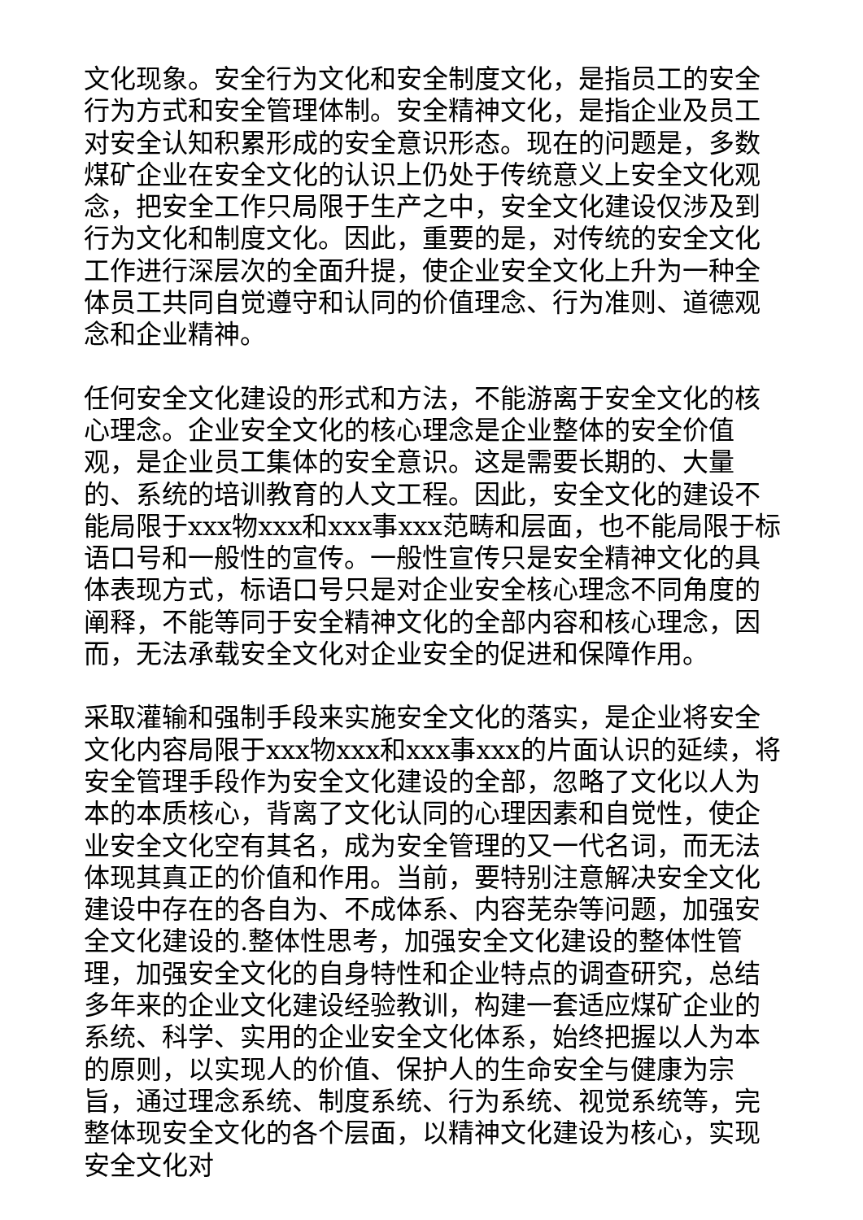文化现象。安全行为文化和安全制度文化，是指员工的安全行为方式和安全管理体制。安全精神文化，是指企业及员工对安全认知积累形成的安全意识形态。现在的问题是，多数煤矿企业在安全文化的认识上仍处于传统意义上安全文化观念，把安全工作只局限于生产之中，安全文化建设仅涉及到行为文化和制度文化。因此，重要的是，对传统的安全文化工作进行深层次的全面升提，使企业安全文化上升为一种全体员工共同自觉遵守和认同的价值理念、行为准则、道德观念和企业精神。
任何安全文化建设的形式和方法，不能游离于安全文化的核心理念。企业安全文化的核心理念是企业整体的安全价值观，是企业员工集体的安全意识。这是需要长期的、大量的、系统的培训教育的人文工程。因此，安全文化的建设不能局限于xxx物xxx和xxx事xxx范畴和层面，也不能局限于标语口号和一般性的宣传。一般性宣传只是安全精神文化的具体表现方式，标语口号只是对企业安全核心理念不同角度的阐释，不能等同于安全精神文化的全部内容和核心理念，因而，无法承载安全文化对企业安全的促进和保障作用。
采取灌输和强制手段来实施安全文化的落实，是企业将安全文化内容局限于xxx物xxx和xxx事xxx的片面认识的延续，将安全管理手段作为安全文化建设的全部，忽略了文化以人为本的本质核心，背离了文化认同的心理因素和自觉性，使企业安全文化空有其名，成为安全管理的又一代名词，而无法体现其真正的价值和作用。当前，要特别注意解决安全文化建设中存在的各自为、不成体系、内容芜杂等问题，加强安全文化建设的.整体性思考，加强安全文化建设的整体性管理，加强安全文化的自身特性和企业特点的调查研究，总结多年来的企业文化建设经验教训，构建一套适应煤矿企业的系统、科学、实用的企业安全文化体系，始终把握以人为本的原则，以实现人的价值、保护人的生命安全与健康为宗旨，通过理念系统、制度系统、行为系统、视觉系统等，完整体现安全文化的各个层面，以精神文化建设为核心，实现安全文化对